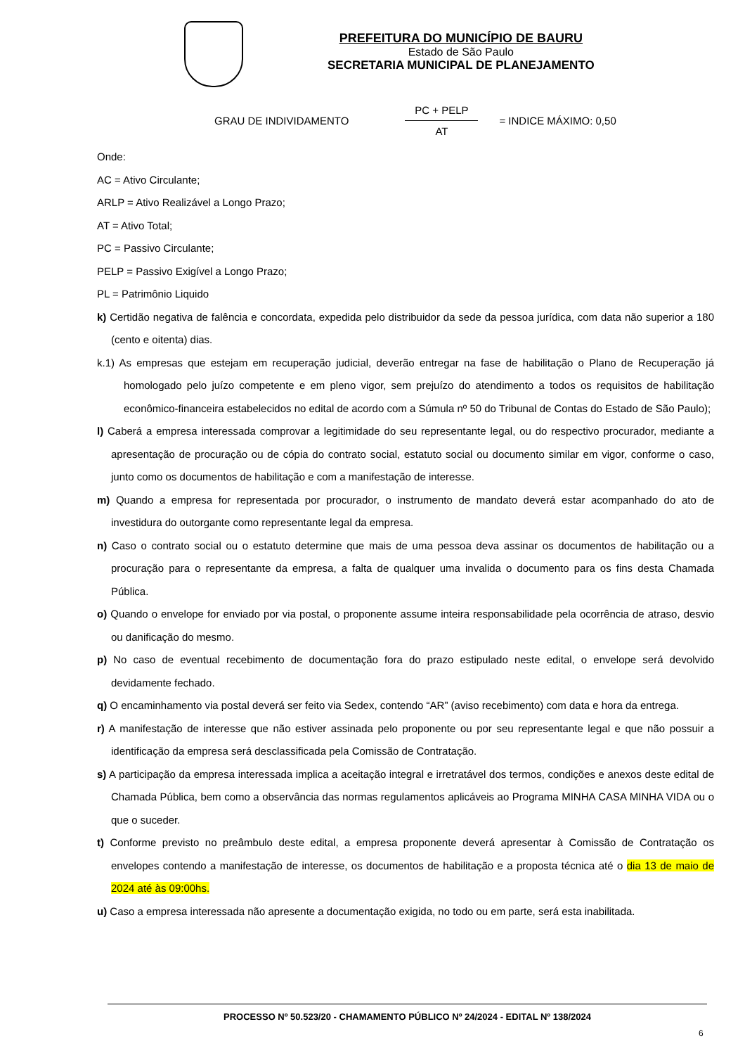PREFEITURA DO MUNICÍPIO DE BAURU
Estado de São Paulo
SECRETARIA MUNICIPAL DE PLANEJAMENTO
GRAU DE INDIVIDAMENTO
PC + PELP
AT
= INDICE MÁXIMO: 0,50
Onde:
AC = Ativo Circulante;
ARLP = Ativo Realizável a Longo Prazo;
AT = Ativo Total;
PC = Passivo Circulante;
PELP = Passivo Exigível a Longo Prazo;
PL = Patrimônio Liquido
k) Certidão negativa de falência e concordata, expedida pelo distribuidor da sede da pessoa jurídica, com data não superior a 180 (cento e oitenta) dias.
k.1) As empresas que estejam em recuperação judicial, deverão entregar na fase de habilitação o Plano de Recuperação já homologado pelo juízo competente e em pleno vigor, sem prejuízo do atendimento a todos os requisitos de habilitação econômico-financeira estabelecidos no edital de acordo com a Súmula nº 50 do Tribunal de Contas do Estado de São Paulo);
l) Caberá a empresa interessada comprovar a legitimidade do seu representante legal, ou do respectivo procurador, mediante a apresentação de procuração ou de cópia do contrato social, estatuto social ou documento similar em vigor, conforme o caso, junto como os documentos de habilitação e com a manifestação de interesse.
m) Quando a empresa for representada por procurador, o instrumento de mandato deverá estar acompanhado do ato de investidura do outorgante como representante legal da empresa.
n) Caso o contrato social ou o estatuto determine que mais de uma pessoa deva assinar os documentos de habilitação ou a procuração para o representante da empresa, a falta de qualquer uma invalida o documento para os fins desta Chamada Pública.
o) Quando o envelope for enviado por via postal, o proponente assume inteira responsabilidade pela ocorrência de atraso, desvio ou danificação do mesmo.
p) No caso de eventual recebimento de documentação fora do prazo estipulado neste edital, o envelope será devolvido devidamente fechado.
q) O encaminhamento via postal deverá ser feito via Sedex, contendo “AR” (aviso recebimento) com data e hora da entrega.
r) A manifestação de interesse que não estiver assinada pelo proponente ou por seu representante legal e que não possuir a identificação da empresa será desclassificada pela Comissão de Contratação.
s) A participação da empresa interessada implica a aceitação integral e irretratável dos termos, condições e anexos deste edital de Chamada Pública, bem como a observância das normas regulamentos aplicáveis ao Programa MINHA CASA MINHA VIDA ou o que o suceder.
t) Conforme previsto no preâmbulo deste edital, a empresa proponente deverá apresentar à Comissão de Contratação os envelopes contendo a manifestação de interesse, os documentos de habilitação e a proposta técnica até o dia 13 de maio de 2024 até às 09:00hs.
u) Caso a empresa interessada não apresente a documentação exigida, no todo ou em parte, será esta inabilitada.
PROCESSO Nº 50.523/20 - CHAMAMENTO PÚBLICO Nº 24/2024 - EDITAL Nº 138/2024
6